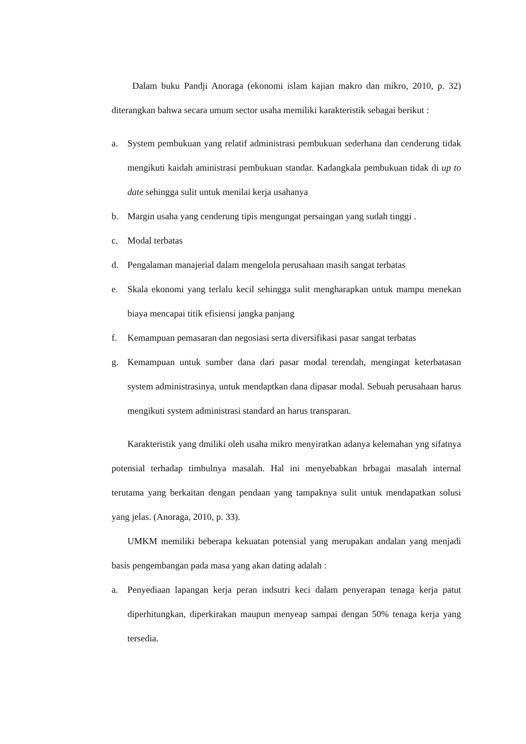Dalam buku Pandji Anoraga (ekonomi islam kajian makro dan mikro, 2010, p. 32) diterangkan bahwa secara umum sector usaha memiliki karakteristik sebagai berikut :
a. System pembukuan yang relatif administrasi pembukuan sederhana dan cenderung tidak mengikuti kaidah aministrasi pembukuan standar. Kadangkala pembukuan tidak di up to date sehingga sulit untuk menilai kerja usahanya
b. Margin usaha yang cenderung tipis mengungat persaingan yang sudah tinggi .
c. Modal terbatas
d. Pengalaman manajerial dalam mengelola perusahaan masih sangat terbatas
e. Skala ekonomi yang terlalu kecil sehingga sulit mengharapkan untuk mampu menekan biaya mencapai titik efisiensi jangka panjang
f. Kemampuan pemasaran dan negosiasi serta diversifikasi pasar sangat terbatas
g. Kemampuan untuk sumber dana dari pasar modal terendah, mengingat keterbatasan system administrasinya, untuk mendaptkan dana dipasar modal. Sebuah perusahaan harus mengikuti system administrasi standard an harus transparan.
Karakteristik yang dmiliki oleh usaha mikro menyiratkan adanya kelemahan yng sifatnya potensial terhadap timbulnya masalah. Hal ini menyebabkan brbagai masalah internal terutama yang berkaitan dengan pendaan yang tampaknya sulit untuk mendapatkan solusi yang jelas. (Anoraga, 2010, p. 33).
UMKM memiliki beberapa kekuatan potensial yang merupakan andalan yang menjadi basis pengembangan pada masa yang akan dating adalah :
a. Penyediaan lapangan kerja peran indsutri keci dalam penyerapan tenaga kerja patut diperhitungkan, diperkirakan maupun menyeap sampai dengan 50% tenaga kerja yang tersedia.